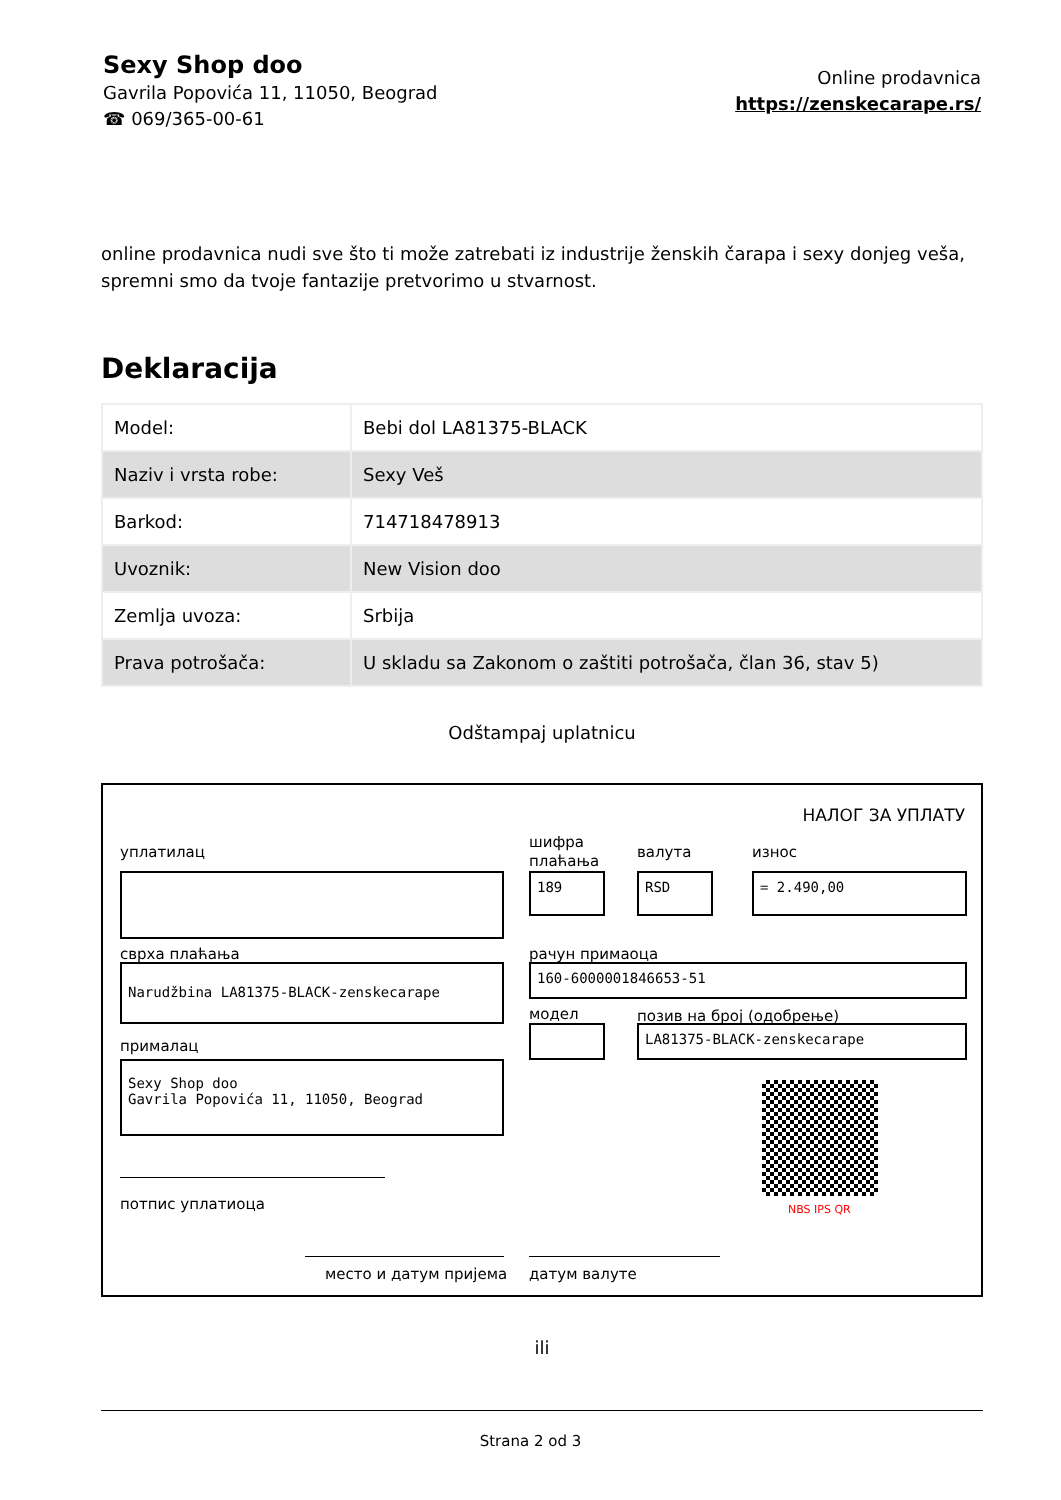Sexy Shop doo
Gavrila Popovića 11, 11050, Beograd
☎ 069/365-00-61
Online prodavnica
https://zenskecarape.rs/
online prodavnica nudi sve što ti može zatrebati iz industrije ženskih čarapa i sexy donjeg veša, spremni smo da tvoje fantazije pretvorimo u stvarnost.
Deklaracija
| Model: | Bebi dol LA81375-BLACK |
| Naziv i vrsta robe: | Sexy Veš |
| Barkod: | 714718478913 |
| Uvoznik: | New Vision doo |
| Zemlja uvoza: | Srbija |
| Prava potrošača: | U skladu sa Zakonom o zaštiti potrošača, član 36, stav 5) |
Odštampaj uplatnicu
НАЛОГ ЗА УПЛАТУ
уплатилац
шифра
плаћања
валута износ
189 RSD = 2.490,00
сврха плаћања рачун примаоца
Narudžbina LA81375-BLACK-zenskecarape 160-6000001846653-51
модел позив на број (одобрење)
LA81375-BLACK-zenskecarape
прималац
Sexy Shop doo
Gavrila Popovića 11, 11050, Beograd
NBS IPS QR
потпис уплатиоца
место и датум пријема датум валуте
ili
Strana 2 od 3